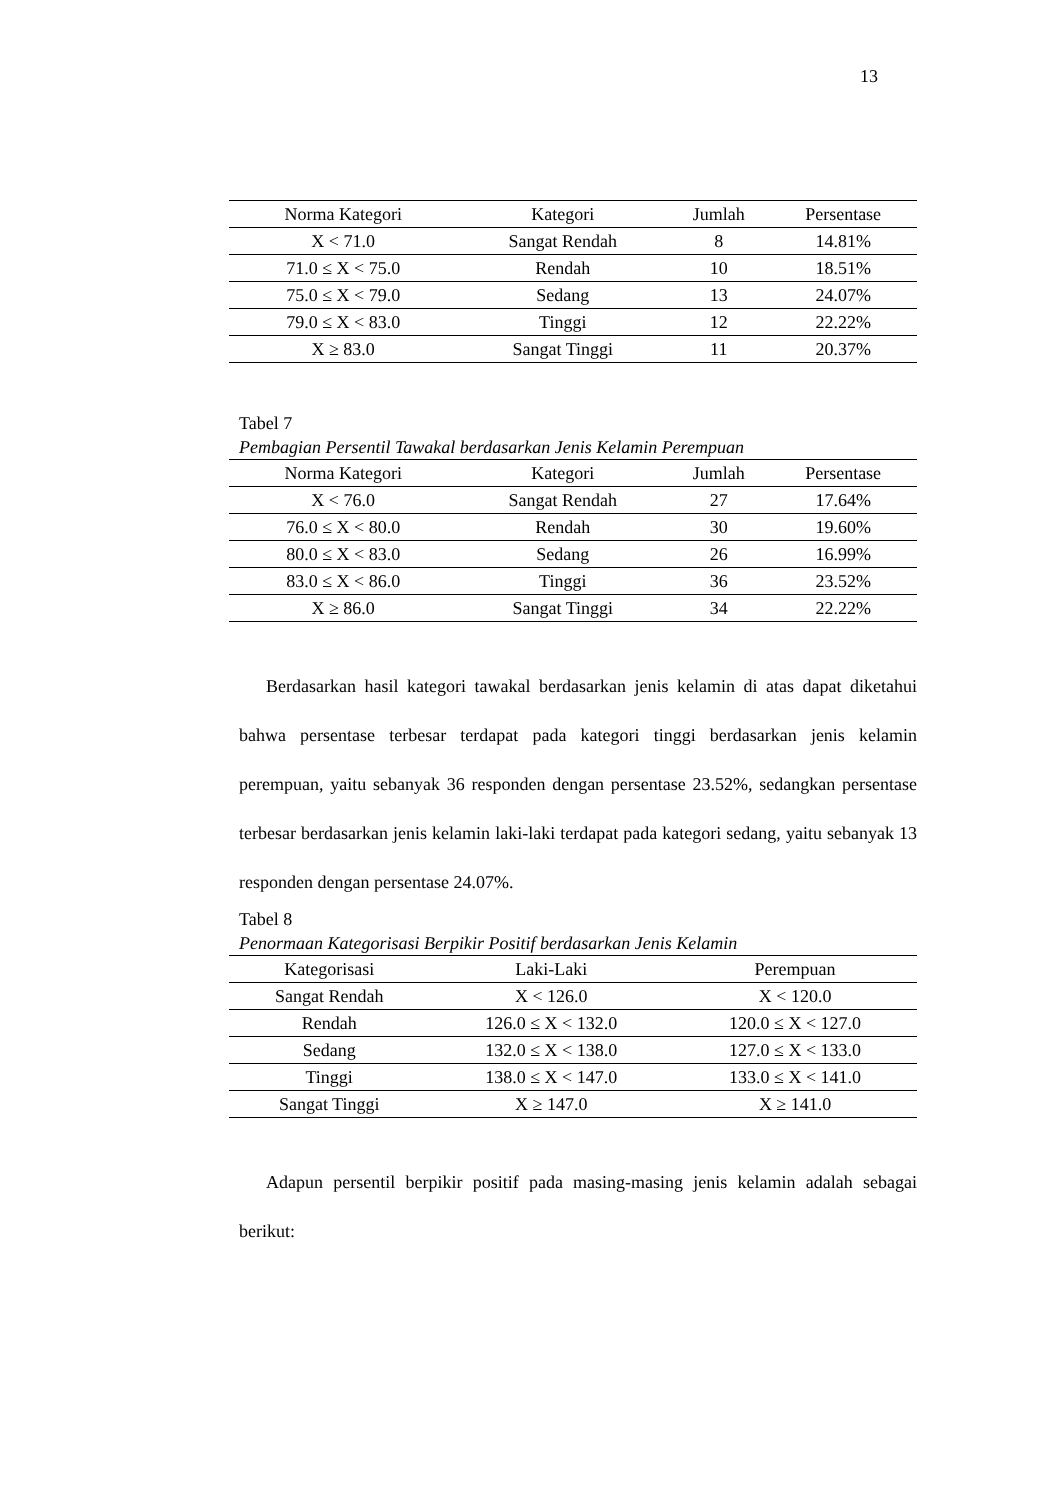13
| Norma Kategori | Kategori | Jumlah | Persentase |
| --- | --- | --- | --- |
| X < 71.0 | Sangat Rendah | 8 | 14.81% |
| 71.0 ≤ X < 75.0 | Rendah | 10 | 18.51% |
| 75.0 ≤ X < 79.0 | Sedang | 13 | 24.07% |
| 79.0 ≤ X < 83.0 | Tinggi | 12 | 22.22% |
| X ≥ 83.0 | Sangat Tinggi | 11 | 20.37% |
Tabel 7
Pembagian Persentil Tawakal berdasarkan Jenis Kelamin Perempuan
| Norma Kategori | Kategori | Jumlah | Persentase |
| --- | --- | --- | --- |
| X < 76.0 | Sangat Rendah | 27 | 17.64% |
| 76.0 ≤ X < 80.0 | Rendah | 30 | 19.60% |
| 80.0 ≤ X < 83.0 | Sedang | 26 | 16.99% |
| 83.0 ≤ X < 86.0 | Tinggi | 36 | 23.52% |
| X ≥ 86.0 | Sangat Tinggi | 34 | 22.22% |
Berdasarkan hasil kategori tawakal berdasarkan jenis kelamin di atas dapat diketahui bahwa persentase terbesar terdapat pada kategori tinggi berdasarkan jenis kelamin perempuan, yaitu sebanyak 36 responden dengan persentase 23.52%, sedangkan persentase terbesar berdasarkan jenis kelamin laki-laki terdapat pada kategori sedang, yaitu sebanyak 13 responden dengan persentase 24.07%.
Tabel 8
Penormaan Kategorisasi Berpikir Positif berdasarkan Jenis Kelamin
| Kategorisasi | Laki-Laki | Perempuan |
| --- | --- | --- |
| Sangat Rendah | X < 126.0 | X < 120.0 |
| Rendah | 126.0 ≤ X < 132.0 | 120.0 ≤ X < 127.0 |
| Sedang | 132.0 ≤ X < 138.0 | 127.0 ≤ X < 133.0 |
| Tinggi | 138.0 ≤ X < 147.0 | 133.0 ≤ X < 141.0 |
| Sangat Tinggi | X ≥ 147.0 | X ≥ 141.0 |
Adapun persentil berpikir positif pada masing-masing jenis kelamin adalah sebagai berikut: